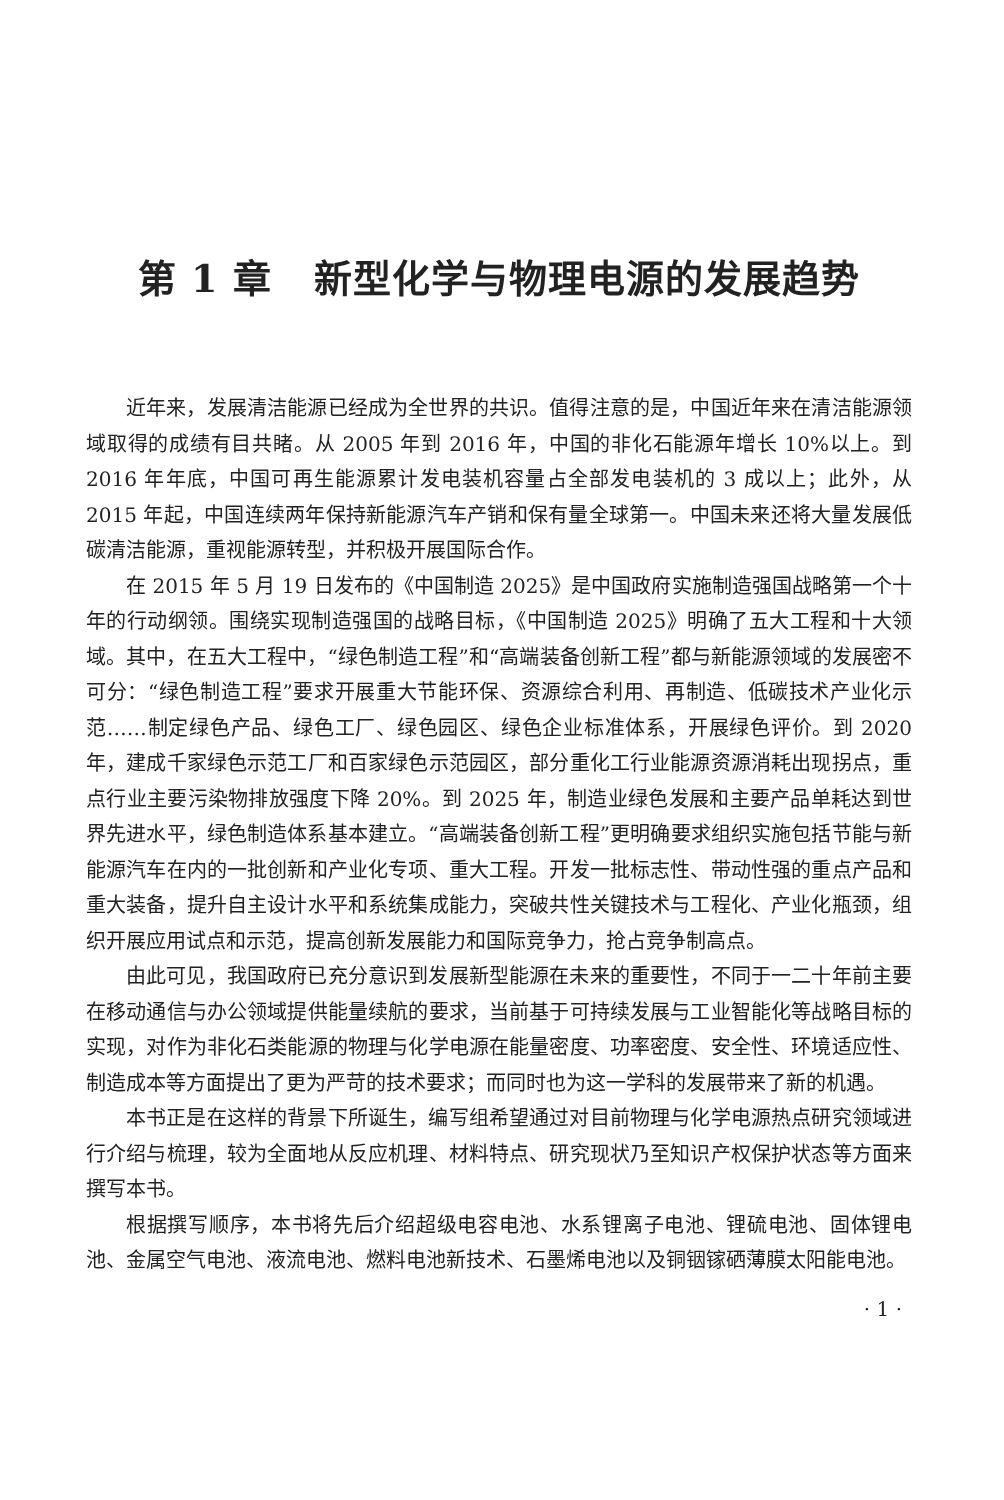第 1 章 新型化学与物理电源的发展趋势
近年来，发展清洁能源已经成为全世界的共识。值得注意的是，中国近年来在清洁能源领域取得的成绩有目共睹。从 2005 年到 2016 年，中国的非化石能源年增长 10%以上。到 2016 年年底，中国可再生能源累计发电装机容量占全部发电装机的 3 成以上；此外，从 2015 年起，中国连续两年保持新能源汽车产销和保有量全球第一。中国未来还将大量发展低碳清洁能源，重视能源转型，并积极开展国际合作。
在 2015 年 5 月 19 日发布的《中国制造 2025》是中国政府实施制造强国战略第一个十年的行动纲领。围绕实现制造强国的战略目标，《中国制造 2025》明确了五大工程和十大领域。其中，在五大工程中，“绿色制造工程”和“高端装备创新工程”都与新能源领域的发展密不可分：“绿色制造工程”要求开展重大节能环保、资源综合利用、再制造、低碳技术产业化示范……制定绿色产品、绿色工厂、绿色园区、绿色企业标准体系，开展绿色评价。到 2020 年，建成千家绿色示范工厂和百家绿色示范园区，部分重化工行业能源资源消耗出现拐点，重点行业主要污染物排放强度下降 20%。到 2025 年，制造业绿色发展和主要产品单耗达到世界先进水平，绿色制造体系基本建立。“高端装备创新工程”更明确要求组织实施包括节能与新能源汽车在内的一批创新和产业化专项、重大工程。开发一批标志性、带动性强的重点产品和重大装备，提升自主设计水平和系统集成能力，突破共性关键技术与工程化、产业化瓶颈，组织开展应用试点和示范，提高创新发展能力和国际竞争力，抢占竞争制高点。
由此可见，我国政府已充分意识到发展新型能源在未来的重要性，不同于一二十年前主要在移动通信与办公领域提供能量续航的要求，当前基于可持续发展与工业智能化等战略目标的实现，对作为非化石类能源的物理与化学电源在能量密度、功率密度、安全性、环境适应性、制造成本等方面提出了更为严苛的技术要求；而同时也为这一学科的发展带来了新的机遇。
本书正是在这样的背景下所诞生，编写组希望通过对目前物理与化学电源热点研究领域进行介绍与梳理，较为全面地从反应机理、材料特点、研究现状乃至知识产权保护状态等方面来撰写本书。
根据撰写顺序，本书将先后介绍超级电容电池、水系锂离子电池、锂硫电池、固体锂电池、金属空气电池、液流电池、燃料电池新技术、石墨烯电池以及铜铟镓硒薄膜太阳能电池。
· 1 ·